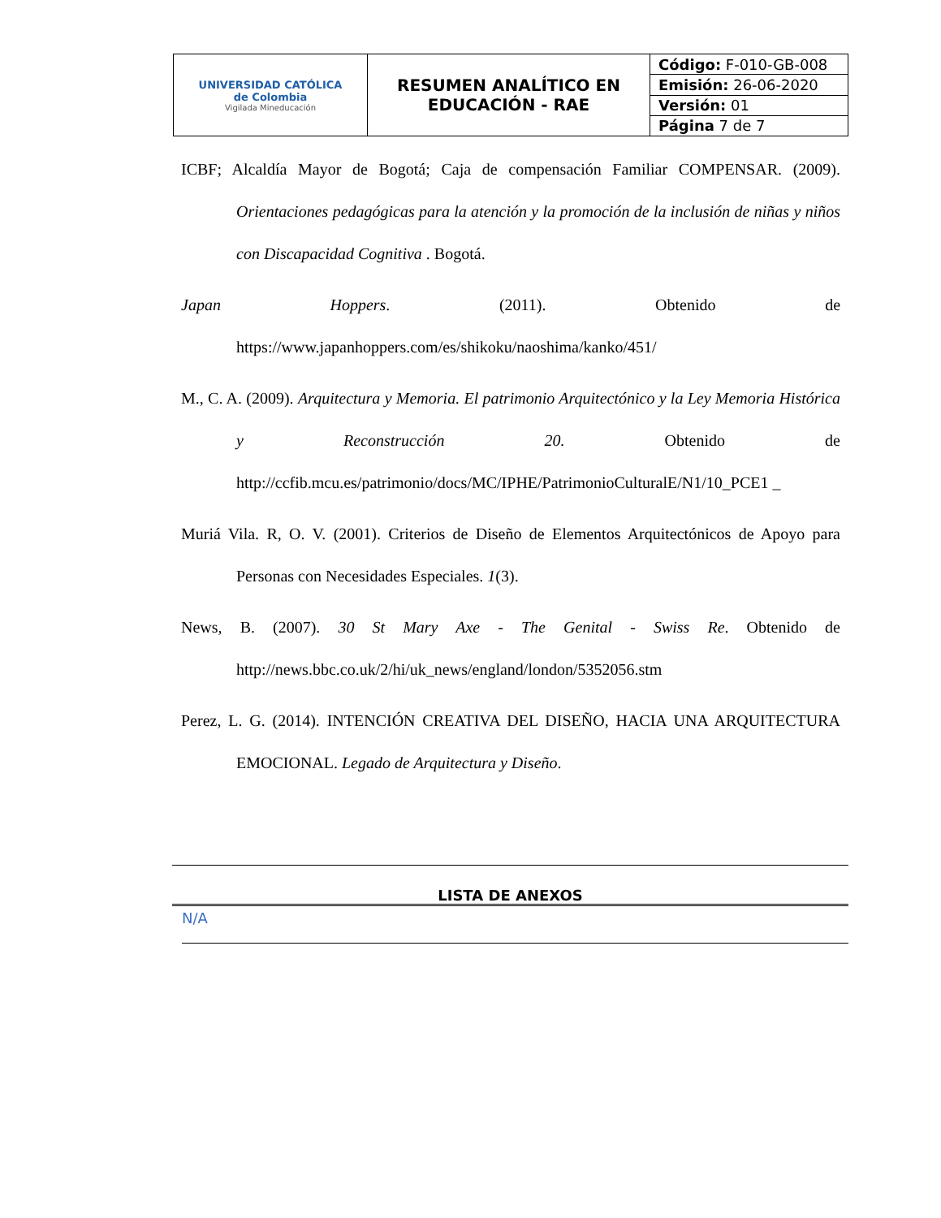| UNIVERSIDAD CATÓLICA de Colombia Vigilada Mineducación | RESUMEN ANALÍTICO EN EDUCACIÓN - RAE | Código: F-010-GB-008 |
| | | Emisión: 26-06-2020 |
| | | Versión: 01 |
| | | Página 7 de 7 |
ICBF; Alcaldía Mayor de Bogotá; Caja de compensación Familiar COMPENSAR. (2009). Orientaciones pedagógicas para la atención y la promoción de la inclusión de niñas y niños con Discapacidad Cognitiva . Bogotá.
Japan Hoppers. (2011). Obtenido de https://www.japanhoppers.com/es/shikoku/naoshima/kanko/451/
M., C. A. (2009). Arquitectura y Memoria. El patrimonio Arquitectónico y la Ley Memoria Histórica y Reconstrucción 20. Obtenido de http://ccfib.mcu.es/patrimonio/docs/MC/IPHE/PatrimonioCulturalE/N1/10_PCE1 _
Muriá Vila. R, O. V. (2001). Criterios de Diseño de Elementos Arquitectónicos de Apoyo para Personas con Necesidades Especiales. 1(3).
News, B. (2007). 30 St Mary Axe - The Genital - Swiss Re. Obtenido de http://news.bbc.co.uk/2/hi/uk_news/england/london/5352056.stm
Perez, L. G. (2014). INTENCIÓN CREATIVA DEL DISEÑO, HACIA UNA ARQUITECTURA EMOCIONAL. Legado de Arquitectura y Diseño.
LISTA DE ANEXOS
N/A